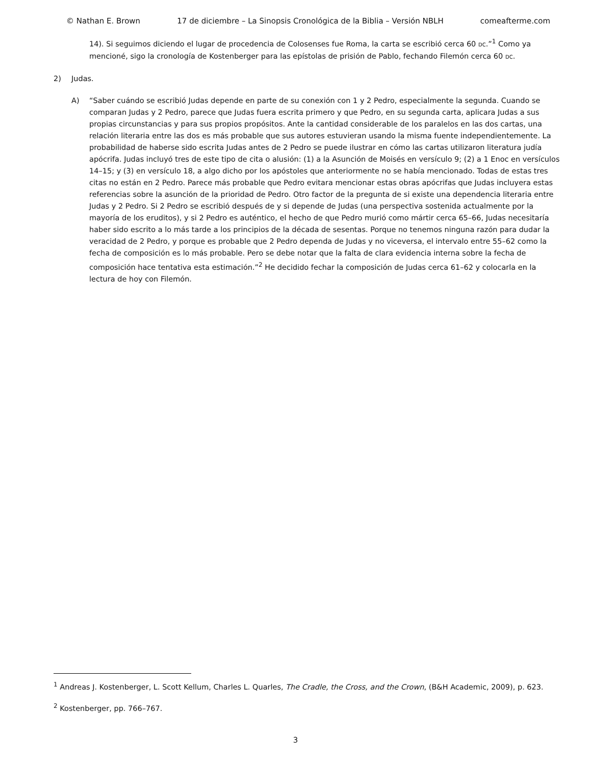© Nathan E. Brown 17 de diciembre – La Sinopsis Cronológica de la Biblia – Versión NBLH comeafterme.com
14). Si seguimos diciendo el lugar de procedencia de Colosenses fue Roma, la carta se escribió cerca 60 DC.”<sup>1</sup> Como ya mencioné, sigo la cronología de Kostenberger para las epístolas de prisión de Pablo, fechando Filemón cerca 60 DC.
2) Judas.
A) “Saber cuándo se escribió Judas depende en parte de su conexión con 1 y 2 Pedro, especialmente la segunda. Cuando se comparan Judas y 2 Pedro, parece que Judas fuera escrita primero y que Pedro, en su segunda carta, aplicara Judas a sus propias circunstancias y para sus propios propósitos. Ante la cantidad considerable de los paralelos en las dos cartas, una relación literaria entre las dos es más probable que sus autores estuvieran usando la misma fuente independientemente. La probabilidad de haberse sido escrita Judas antes de 2 Pedro se puede ilustrar en cómo las cartas utilizaron literatura judía apócrifa. Judas incluyó tres de este tipo de cita o alusión: (1) a la Asunción de Moisés en versículo 9; (2) a 1 Enoc en versículos 14–15; y (3) en versículo 18, a algo dicho por los apóstoles que anteriormente no se había mencionado. Todas de estas tres citas no están en 2 Pedro. Parece más probable que Pedro evitara mencionar estas obras apócrifas que Judas incluyera estas referencias sobre la asunción de la prioridad de Pedro. Otro factor de la pregunta de si existe una dependencia literaria entre Judas y 2 Pedro. Si 2 Pedro se escribió después de y si depende de Judas (una perspectiva sostenida actualmente por la mayoría de los eruditos), y si 2 Pedro es auténtico, el hecho de que Pedro murió como mártir cerca 65–66, Judas necesitaría haber sido escrito a lo más tarde a los principios de la década de sesentas. Porque no tenemos ninguna razón para dudar la veracidad de 2 Pedro, y porque es probable que 2 Pedro dependa de Judas y no viceversa, el intervalo entre 55–62 como la fecha de composición es lo más probable. Pero se debe notar que la falta de clara evidencia interna sobre la fecha de composición hace tentativa esta estimación.”<sup>2</sup> He decidido fechar la composición de Judas cerca 61–62 y colocarla en la lectura de hoy con Filemón.
<sup>1</sup> Andreas J. Kostenberger, L. Scott Kellum, Charles L. Quarles, The Cradle, the Cross, and the Crown, (B&H Academic, 2009), p. 623.
<sup>2</sup> Kostenberger, pp. 766–767.
3